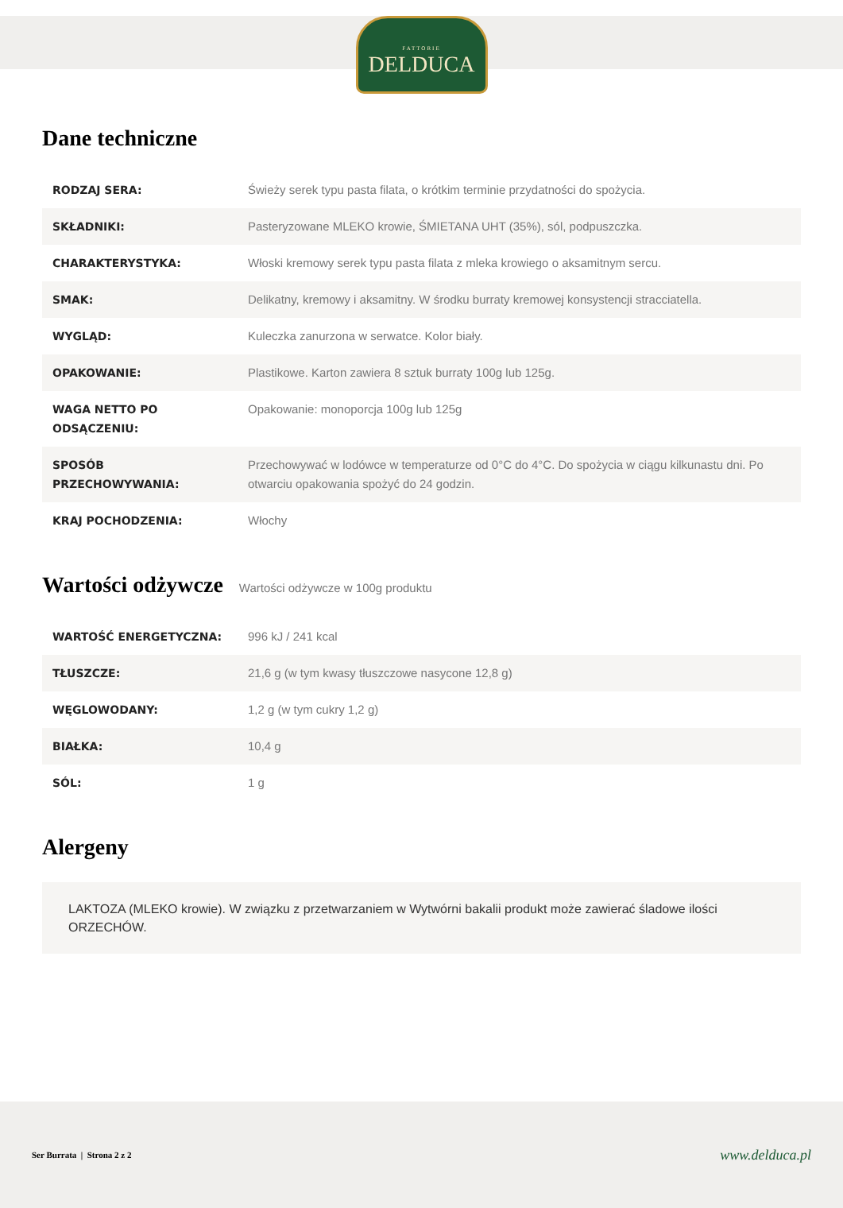FATTORIE
DELDUCA
Dane techniczne
| RODZAJ SERA: | Świeży serek typu pasta filata, o krótkim terminie przydatności do spożycia. |
| SKŁADNIKI: | Pasteryzowane MLEKO krowie, ŚMIETANA UHT (35%), sól, podpuszczka. |
| CHARAKTERYSTYKA: | Włoski kremowy serek typu pasta filata z mleka krowiego o aksamitnym sercu. |
| SMAK: | Delikatny, kremowy i aksamitny. W środku burraty kremowej konsystencji stracciatella. |
| WYGLĄD: | Kuleczka zanurzona w serwatce. Kolor biały. |
| OPAKOWANIE: | Plastikowe. Karton zawiera 8 sztuk burraty 100g lub 125g. |
| WAGA NETTO PO ODSĄCZENIU: | Opakowanie: monoporcja 100g lub 125g |
| SPOSÓB PRZECHOWYWANIA: | Przechowywać w lodówce w temperaturze od 0°C do 4°C. Do spożycia w ciągu kilkunastu dni. Po otwarciu opakowania spożyć do 24 godzin. |
| KRAJ POCHODZENIA: | Włochy |
Wartości odżywcze
Wartości odżywcze w 100g produktu
| WARTOŚĆ ENERGETYCZNA: | 996 kJ / 241 kcal |
| TŁUSZCZE: | 21,6 g (w tym kwasy tłuszczowe nasycone 12,8 g) |
| WĘGLOWODANY: | 1,2 g (w tym cukry 1,2 g) |
| BIAŁKA: | 10,4 g |
| SÓL: | 1 g |
Alergeny
LAKTOZA (MLEKO krowie). W związku z przetwarzaniem w Wytwórni bakalii produkt może zawierać śladowe ilości ORZECHÓW.
Ser Burrata | Strona 2 z 2 www.delduca.pl